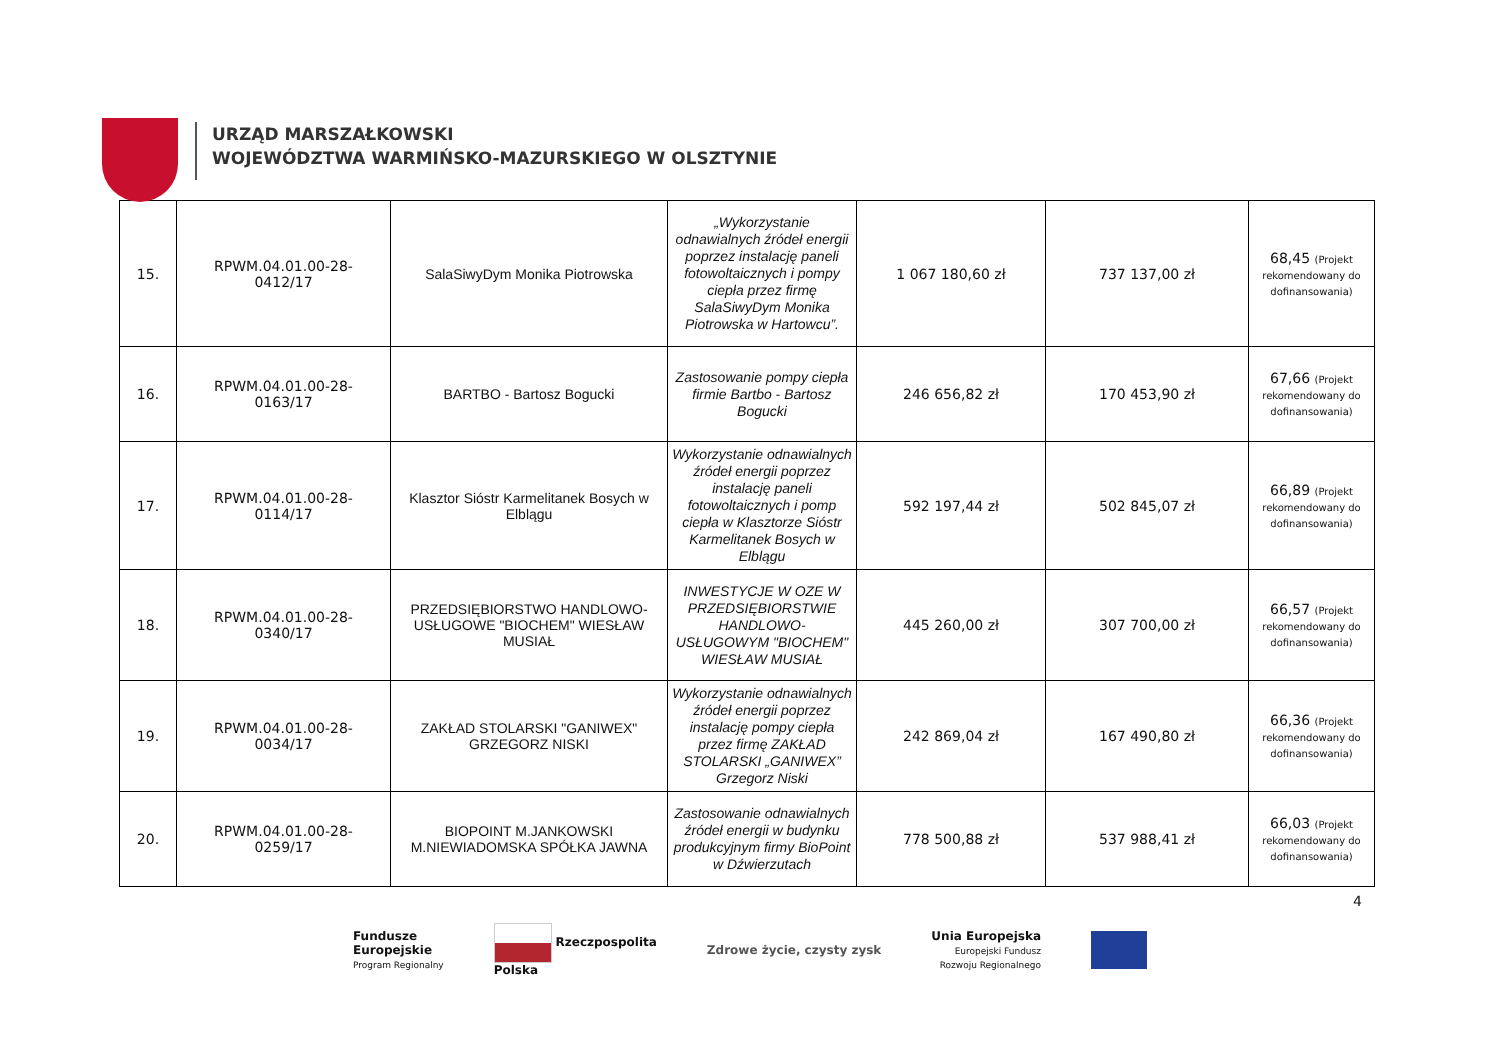URZĄD MARSZAŁKOWSKI
WOJEWÓDZTWA WARMIŃSKO-MAZURSKIEGO W OLSZTYNIE
| 15. | RPWM.04.01.00-28- 0412/17 | SalaSiwyDym Monika Piotrowska | „Wykorzystanie odnawialnych źródeł energii poprzez instalację paneli fotowoltaicznych i pompy ciepła przez firmę SalaSiwyDym Monika Piotrowska w Hartowcu”. | 1 067 180,60 zł | 737 137,00 zł | 68,45 (Projekt rekomendowany do dofinansowania) |
| 16. | RPWM.04.01.00-28- 0163/17 | BARTBO - Bartosz Bogucki | Zastosowanie pompy ciepła firmie Bartbo - Bartosz Bogucki | 246 656,82 zł | 170 453,90 zł | 67,66 (Projekt rekomendowany do dofinansowania) |
| 17. | RPWM.04.01.00-28- 0114/17 | Klasztor Sióstr Karmelitanek Bosych w Elblągu | Wykorzystanie odnawialnych źródeł energii poprzez instalację paneli fotowoltaicznych i pomp ciepła w Klasztorze Sióstr Karmelitanek Bosych w Elblągu | 592 197,44 zł | 502 845,07 zł | 66,89 (Projekt rekomendowany do dofinansowania) |
| 18. | RPWM.04.01.00-28- 0340/17 | PRZEDSIĘBIORSTWO HANDLOWO-USŁUGOWE "BIOCHEM" WIESŁAW MUSIAŁ | INWESTYCJE W OZE W PRZEDSIĘBIORSTWIE HANDLOWO-USŁUGOWYM "BIOCHEM" WIESŁAW MUSIAŁ | 445 260,00 zł | 307 700,00 zł | 66,57 (Projekt rekomendowany do dofinansowania) |
| 19. | RPWM.04.01.00-28- 0034/17 | ZAKŁAD STOLARSKI "GANIWEX" GRZEGORZ NISKI | Wykorzystanie odnawialnych źródeł energii poprzez instalację pompy ciepła przez firmę ZAKŁAD STOLARSKI „GANIWEX” Grzegorz Niski | 242 869,04 zł | 167 490,80 zł | 66,36 (Projekt rekomendowany do dofinansowania) |
| 20. | RPWM.04.01.00-28- 0259/17 | BIOPOINT M.JANKOWSKI M.NIEWIADOMSKA SPÓŁKA JAWNA | Zastosowanie odnawialnych źródeł energii w budynku produkcyjnym firmy BioPoint w Dźwierzutach | 778 500,88 zł | 537 988,41 zł | 66,03 (Projekt rekomendowany do dofinansowania) |
4
Fundusze
Europejskie
Program Regionalny
Rzeczpospolita
Polska
Zdrowe życie, czysty zysk
Unia Europejska
Europejski Fundusz
Rozwoju Regionalnego